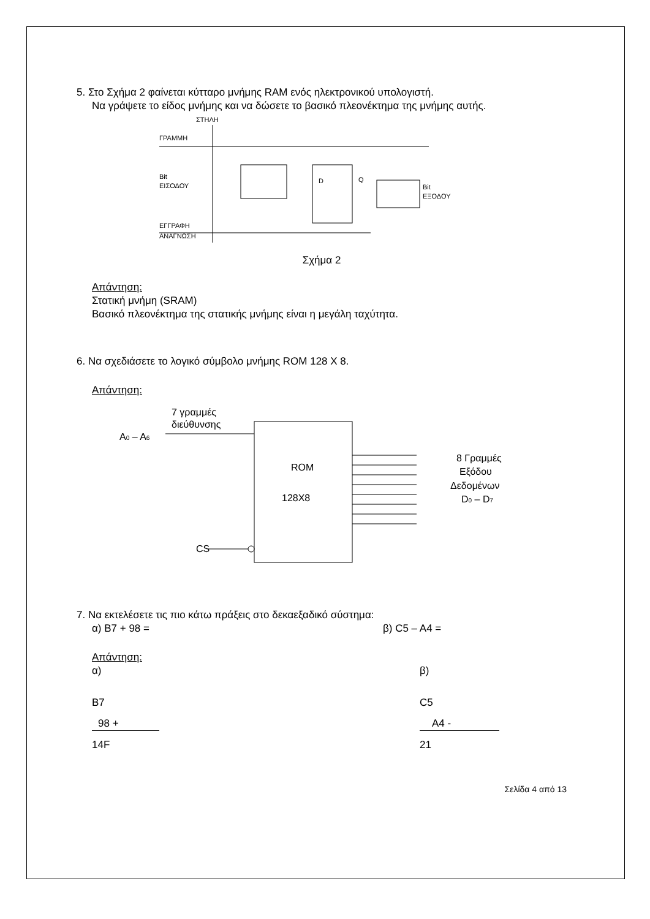5. Στο Σχήμα 2 φαίνεται κύτταρο μνήμης RAM ενός ηλεκτρονικού υπολογιστή.
Να γράψετε το είδος μνήμης και να δώσετε το βασικό πλεονέκτημα της μνήμης αυτής.
ΣΤΗΛΗ
ΓΡΑΜΜΗ
D
Q
Bit
ΕΙΣΟΔΟΥ
Bit
ΕΞΟΔΟΥ
ΕΓΓΡΑΦΗ
ΑΝΑΓΝΩΣΗ
Σχήμα 2
Απάντηση:
Στατική μνήμη (SRAM)
Βασικό πλεονέκτημα της στατικής μνήμης είναι η μεγάλη ταχύτητα.
6. Να σχεδιάσετε το λογικό σύμβολο μνήμης ROM 128 X 8.
Απάντηση:
7 γραμμές
διεύθυνσης
A0 – A6
ROM
128X8
8 Γραμμές
Εξόδου
Δεδομένων
D0 – D7
CS
7. Να εκτελέσετε τις πιο κάτω πράξεις στο δεκαεξαδικό σύστημα:
α) B7 + 98 = β) C5 – A4 =
Απάντηση:
α)
B7
98 +
14F
β)
C5
A4 -
21
Σελίδα 4 από 13